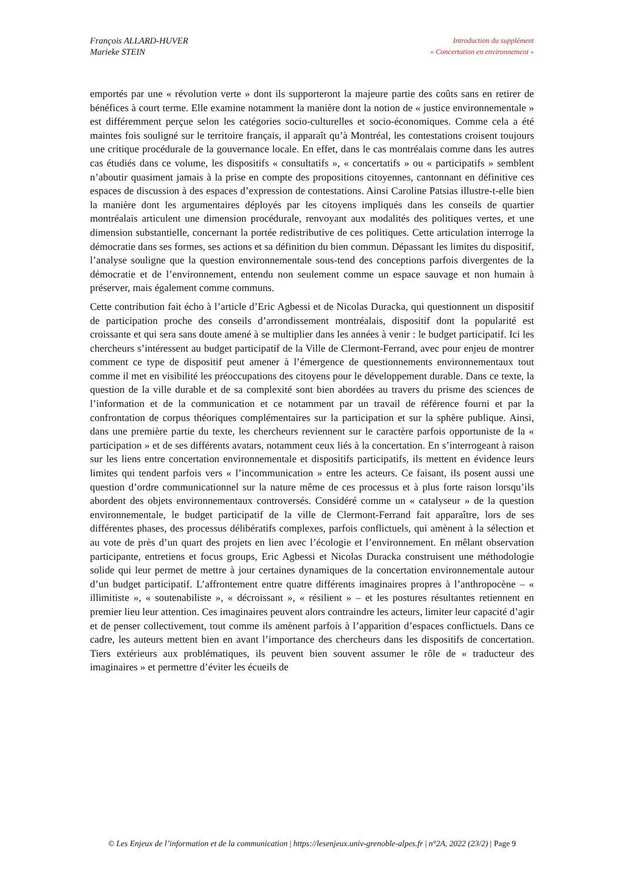François ALLARD-HUVER
Marieke STEIN
Introduction du supplément
» Concertation en environnement »
emportés par une « révolution verte » dont ils supporteront la majeure partie des coûts sans en retirer de bénéfices à court terme. Elle examine notamment la manière dont la notion de « justice environnementale » est différemment perçue selon les catégories socio-culturelles et socio-économiques. Comme cela a été maintes fois souligné sur le territoire français, il apparaît qu’à Montréal, les contestations croisent toujours une critique procédurale de la gouvernance locale. En effet, dans le cas montréalais comme dans les autres cas étudiés dans ce volume, les dispositifs « consultatifs », « concertatifs » ou « participatifs » semblent n’aboutir quasiment jamais à la prise en compte des propositions citoyennes, cantonnant en définitive ces espaces de discussion à des espaces d’expression de contestations. Ainsi Caroline Patsias illustre-t-elle bien la manière dont les argumentaires déployés par les citoyens impliqués dans les conseils de quartier montréalais articulent une dimension procédurale, renvoyant aux modalités des politiques vertes, et une dimension substantielle, concernant la portée redistributive de ces politiques. Cette articulation interroge la démocratie dans ses formes, ses actions et sa définition du bien commun. Dépassant les limites du dispositif, l’analyse souligne que la question environnementale sous-tend des conceptions parfois divergentes de la démocratie et de l’environnement, entendu non seulement comme un espace sauvage et non humain à préserver, mais également comme communs.
Cette contribution fait écho à l’article d’Eric Agbessi et de Nicolas Duracka, qui questionnent un dispositif de participation proche des conseils d’arrondissement montréalais, dispositif dont la popularité est croissante et qui sera sans doute amené à se multiplier dans les années à venir : le budget participatif. Ici les chercheurs s’intéressent au budget participatif de la Ville de Clermont-Ferrand, avec pour enjeu de montrer comment ce type de dispositif peut amener à l’émergence de questionnements environnementaux tout comme il met en visibilité les préoccupations des citoyens pour le développement durable. Dans ce texte, la question de la ville durable et de sa complexité sont bien abordées au travers du prisme des sciences de l’information et de la communication et ce notamment par un travail de référence fourni et par la confrontation de corpus théoriques complémentaires sur la participation et sur la sphère publique. Ainsi, dans une première partie du texte, les chercheurs reviennent sur le caractère parfois opportuniste de la « participation » et de ses différents avatars, notamment ceux liés à la concertation. En s’interrogeant à raison sur les liens entre concertation environnementale et dispositifs participatifs, ils mettent en évidence leurs limites qui tendent parfois vers « l’incommunication » entre les acteurs. Ce faisant, ils posent aussi une question d’ordre communicationnel sur la nature même de ces processus et à plus forte raison lorsqu’ils abordent des objets environnementaux controversés. Considéré comme un « catalyseur » de la question environnementale, le budget participatif de la ville de Clermont-Ferrand fait apparaître, lors de ses différentes phases, des processus délibératifs complexes, parfois conflictuels, qui amènent à la sélection et au vote de près d’un quart des projets en lien avec l’écologie et l’environnement. En mêlant observation participante, entretiens et focus groups, Eric Agbessi et Nicolas Duracka construisent une méthodologie solide qui leur permet de mettre à jour certaines dynamiques de la concertation environnementale autour d’un budget participatif. L’affrontement entre quatre différents imaginaires propres à l’anthropocène – « illimitiste », « soutenabiliste », « décroissant », « résilient » – et les postures résultantes retiennent en premier lieu leur attention. Ces imaginaires peuvent alors contraindre les acteurs, limiter leur capacité d’agir et de penser collectivement, tout comme ils amènent parfois à l’apparition d’espaces conflictuels. Dans ce cadre, les auteurs mettent bien en avant l’importance des chercheurs dans les dispositifs de concertation. Tiers extérieurs aux problématiques, ils peuvent bien souvent assumer le rôle de « traducteur des imaginaires » et permettre d’éviter les écueils de
© Les Enjeux de l’information et de la communication | https://lesenjeux.univ-grenoble-alpes.fr | n°2A, 2022 (23/2) | Page 9